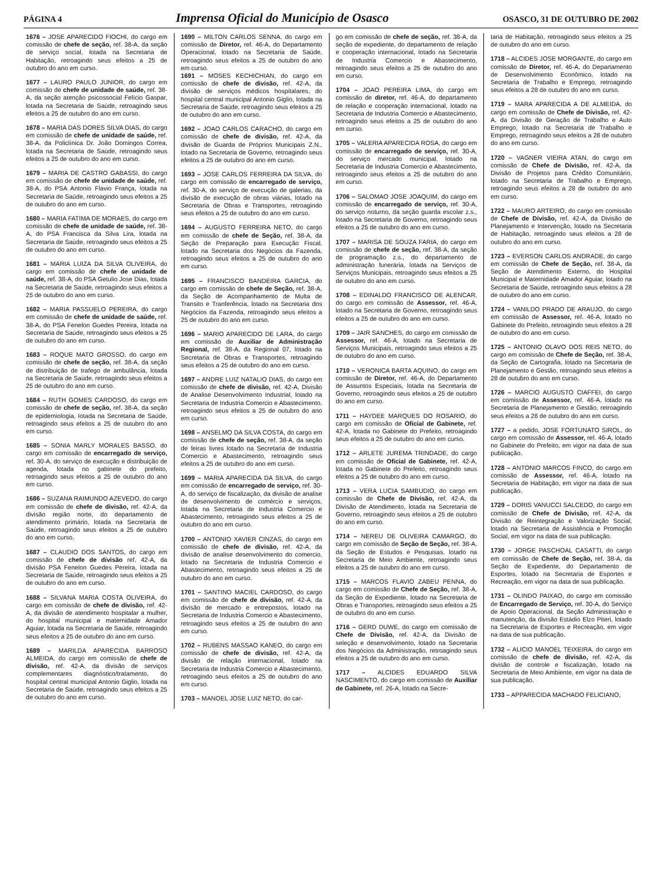PÁGINA 4 Imprensa Oficial do Município de Osasco OSASCO, 31 DE OUTUBRO DE 2002
1676 – JOSE APARECIDO FIOCHI, do cargo em comissão de chefe de seção, ref. 38-A, da seção de serviço social, lotada na Secretaria de Habitação, retroagindo seus efeitos a 25 de outubro do ano em curso.
1677 – LAURO PAULO JUNIOR, do cargo em comissão de chefe de unidade de saúde, ref. 38-A, da seção atenção psicossocial Felício Gaspar, lotada na Secretaria de Saúde, retroagindo seus efeitos a 25 de outubro do ano em curso.
1678 – MARIA DAS DORES SILVA DIAS, do cargo em comissão de chefe de unidade de saúde, ref. 38-A, da Policlínica Dr. João Domingos Correa, lotada na Secretaria de Saúde, retroagindo seus efeitos a 25 de outubro do ano em curso.
1679 – MARIA DE CASTRO GABASSI, do cargo em comissão de chefe de unidade de saúde, ref. 38-A, do PSA Antonio Flavio França, lotada na Secretaria de Saúde, retroagindo seus efeitos a 25 de outubro do ano em curso.
1680 – MARIA FATIMA DE MORAES, do cargo em comissão de chefe de unidade de saúde, ref. 38-A, do PSA Francisca da Silva Lira, lotada na Secretaria de Saúde, retroagindo seus efeitos a 25 de outubro do ano em curso.
1681 – MARIA LUIZA DA SILVA OLIVEIRA, do cargo em comissão de chefe de unidade de saúde, ref. 38-A, do PSA Getulio Jose Dias, lotada na Secretaria de Saúde, retroagindo seus efeitos a 25 de outubro do ano em curso.
1682 – MARIA PASSUELO PEREIRA, do cargo em comissão de chefe de unidade de saúde, ref. 38-A, do PSA Fenelon Guedes Pereira, lotada na Secretaria de Saúde, retroagindo seus efeitos a 25 de outubro do ano em curso.
1683 – ROQUE MATO GROSSO, do cargo em comissão de chefe de seção, ref. 38-A, da seção de distribuição de trafego de ambulância, lotada na Secretaria de Saúde, retroagindo seus efeitos a 25 de outubro do ano em curso.
1684 – RUTH GOMES CARDOSO, do cargo em comissão de chefe de seção, ref. 38-A, da seção de epidemiologia, lotada na Secretaria de Saúde, retroagindo seus efeitos a 25 de outubro do ano em curso.
1685 – SONIA MARLY MORALES BASSO, do cargo em comissão de encarregado de serviço, ref. 30-A, do serviço de execução e distribuição de agenda, lotada no gabinete do prefeito, retroagindo seus efeitos a 25 de outubro do ano em curso.
1686 – SUZANA RAIMUNDO AZEVEDO, do cargo em comissão de chefe de divisão, ref. 42-A, da divisão região norte, do departamento de atendimento primário, lotada na Secretaria de Saúde, retroagindo seus efeitos a 25 de outubro do ano em curso.
1687 – CLAUDIO DOS SANTOS, do cargo em comissão de chefe de divisão ref. 42-A, da divisão PSA Fenelon Guedes Pereira, lotada na Secretaria de Saúde, retroagindo seus efeitos a 25 de outubro do ano em curso.
1688 – SILVANA MARIA COSTA OLIVEIRA, do cargo em comissão de chefe de divisão, ref. 42-A, da divisão de atendimento hospitalar a mulher, do hospital municipal e maternidade Amador Aguiar, lotada na Secretaria de Saúde, retroagindo seus efeitos a 25 de outubro do ano em curso.
1689 – MARILDA APARECIDA BARROSO ALMEIDA, do cargo em comissão de chefe de divisão, ref. 42-A, da divisão de serviços complementares diagnóstico/tratamento, do hospital central municipal Antonio Giglio, lotada na Secretaria de Saúde, retroagindo seus efeitos a 25 de outubro do ano em curso.
1690 – MILTON CARLOS SENNA, do cargo em comissão de Diretor, ref. 46-A, do Departamento Operacional, lotado na Secretaria de Saúde, retroagindo seus efeitos a 25 de outubro do ano em curso.
1691 – MOSES KECHICHIAN, do cargo em comissão de chefe de divisão, ref. 42-A, da divisão de serviços médicos hospitalares, do hospital central municipal Antonio Giglio, lotada na Secretaria de Saúde, retroagindo seus efeitos a 25 de outubro do ano em curso.
1692 – JOAO CARLOS CARACHO, do cargo em comissão de chefe de divisão, ref. 42-A, da divisão de Guarda de Próprios Municipais Z.N., lotado na Secretaria de Governo, retroagindo seus efeitos a 25 de outubro do ano em curso.
1693 – JOSE CARLOS FERREIRA DA SILVA, do cargo em comissão de encarregado de serviço, ref. 30-A, do serviço de execução de galerias, da divisão de execução de obras viárias, lotado na Secretaria de Obras e Transportes, retroagindo seus efeitos a 25 de outubro do ano em curso.
1694 – AUGUSTO FERREIRA NETO, do cargo em comissão de chefe de Seção, ref. 38-A, da Seção de Preparação para Execução Fiscal, lotado na Secretaria dos Negócios da Fazenda, retroagindo seus efeitos a 25 de outubro do ano em curso.
1695 – FRANCISCO BANDEIRA GARCIA, do cargo em comissão de chefe de Seção, ref. 38-A, da Seção de Acompanhamento de Multa de Transito e Tranferência, lotado na Secretaria dos Negócios da Fazenda, retroagindo seus efeitos a 25 de outubro do ano em curso.
1696 – MARIO APARECIDO DE LARA, do cargo em comissão de Auxiliar de Administração Regional, ref. 38-A, da Regional 07, lotado na Secretaria de Obras e Transportes, retroagindo seus efeitos a 25 de outubro do ano em curso.
1697 – ANDRE LUIZ NATALIO DIAS, do cargo em comissão de chefe de divisão, ref. 42-A, Divisão de Analise Desenvolvimento Industrial, lotado na Secretaria de Industria Comercio e Abastecimento, retroagindo seus efeitos a 25 de outubro do ano em curso.
1698 – ANSELMO DA SILVA COSTA, do cargo em comissão de chefe de seção, ref. 38-A, da seção de feiras livres lotado na Secretaria de Industria Comercio e Abastecimento, retroagindo seus efeitos a 25 de outubro do ano em curso.
1699 – MARIA APARECIDA DA SILVA, do cargo em comissão de encarregado de serviço, ref. 30-A, do serviço de fiscalização, da divisão de analise de desenvolvimento de comércio e serviços, lotada na Secretaria de Industria Comercio e Abastecimento, retroagindo seus efeitos a 25 de outubro do ano em curso.
1700 – ANTONIO XAVIER CINZAS, do cargo em comissão de chefe de divisão, ref. 42-A, da divisão de analise desenvolvimento do comercio, lotado na Secretaria de Industria Comercio e Abastecimento, retroagindo seus efeitos a 25 de outubro do ano em curso.
1701 – SANTINO MACIEL CARDOSO, do cargo em comissão de chefe de divisão, ref. 42-A, da divisão de mercado e entrepostos, lotado na Secretaria de Industria Comercio e Abastecimento, retroagindo seus efeitos a 25 de outubro do ano em curso.
1702 – RUBENS MASSAO KANEO, do cargo em comissão de chefe de divisão, ref. 42-A, da divisão de relação internacional, lotado na Secretaria de Industria Comercio e Abastecimento, retroagindo seus efeitos a 25 de outubro do ano em curso.
1703 – MANOEL JOSE LUIZ NETO, do car-
go em comissão de chefe de seção, ref. 38-A, da seção de expediente, do departamento de relação e cooperação internacional, lotado na Secretaria de Industria Comercio e Abastecimento, retroagindo seus efeitos a 25 de outubro do ano em curso.
1704 – JOAO PEREIRA LIMA, do cargo em comissão de diretor, ref. 46-A, do departamento de relação e cooperação internacional, lotado na Secretaria de Industria Comercio e Abastecimento, retroagindo seus efeitos a 25 de outubro do ano em curso.
1705 – VALERIA APARECIDA ROSA, do cargo em comissão de encarregado de serviço, ref. 30-A, do serviço mercado municipal, lotado na Secretaria de Industria Comercio e Abastecimento, retroagindo seus efeitos a 25 de outubro do ano em curso.
1706 – SALOMAO JOSE JOAQUIM, do cargo em comissão de encarregado de serviço, ref. 30-A, do serviço noturno, da seção guarda escolar z.s., lotado na Secretaria de Governo, retroagindo seus efeitos a 25 de outubro do ano em curso.
1707 – MARISA DE SOUZA FARIA, do cargo em comissão de chefe de seção, ref. 38-A, da seção de programação z.s., do departamento de administração funerária, lotada na Serviços de Serviços Municipais, retroagindo seus efeitos a 25 de outubro do ano em curso.
1708 – EDINALDO FRANCISCO DE ALENCAR, do cargo em comissão de Assessor, ref. 46-A, lotado na Secretaria de Governo, retroagindo seus efeitos a 25 de outubro do ano em curso.
1709 – JAIR SANCHES, do cargo em comissão de Assessor, ref. 46-A, lotado na Secretaria de Serviços Municipais, retroagindo seus efeitos a 25 de outubro do ano em curso.
1710 – VERONICA BARTA AQUINO, do cargo em comissão de Diretor, ref. 46-A, do Departamento de Assuntos Especiais, lotada na Secretaria de Governo, retroagindo seus efeitos a 25 de outubro do ano em curso.
1711 – HAYDEE MARQUES DO ROSARIO, do cargo em comissão de Oficial de Gabinete, ref. 42-A, lotada no Gabinete do Prefeito, retroagindo seus efeitos a 25 de outubro do ano em curso.
1712 – ARLETE JUREMA TRINDADE, do cargo em comissão de Oficial de Gabinete, ref. 42-A, lotada no Gabinete do Prefeito, retroagindo seus efeitos a 25 de outubro do ano em curso.
1713 – VERA LUCIA SAMBUDIO, do cargo em comissão de Chefe de Divisão, ref. 42-A, da Divisão de Atendimento, lotada na Secretaria de Governo, retroagindo seus efeitos a 25 de outubro do ano em curso.
1714 – NEREU DE OLIVEIRA CAMARGO, do cargo em comissão de Seção de Seção, ref. 38-A, da Seção de Estudos e Pesquisas, lotado na Secretaria de Meio Ambiente, retroagindo seus efeitos a 25 de outubro do ano em curso.
1715 – MARCOS FLAVIO ZABEU PENNA, do cargo em comissão de Chefe de Seção, ref. 38-A, da Seção de Expediente, lotado na Secretaria de Obras e Transportes, retroagindo seus efeitos a 25 de outubro do ano em curso.
1716 – GERD DUWE, do cargo em comissão de Chefe de Divisão, ref. 42-A, da Divisão de seleção e desenvolvimento, lotado na Secretaria dos Negócios da Administração, retroagindo seus efeitos a 25 de outubro do ano em curso.
1717 – ALCIDES EDUARDO SILVA NASCIMENTO, do cargo em comissão de Auxiliar de Gabinete, ref. 26-A, lotado na Secre-
taria de Habitação, retroagindo seus efeitos a 25 de outubro do ano em curso.
1718 – ALCIDES JOSE MORGANTE, do cargo em comissão de Diretor, ref. 46-A, do Departamento de Desenvolvimento Econômico, lotado na Secretaria de Trabalho e Emprego, retroagindo seus efeitos a 28 de outubro do ano em curso.
1719 – MARA APARECIDA A DE ALMEIDA, do cargo em comissão de Chefe de Divisão, ref. 42-A, da Divisão de Geração de Trabalho e Auto Emprego, lotado na Secretaria de Trabalho e Emprego, retroagindo seus efeitos a 28 de outubro do ano em curso.
1720 – VAGNER VIEIRA ATAN, do cargo em comissão de Chefe de Divisão, ref. 42-A, da Divisão de Projetos para Crédito Comunitário, lotado na Secretaria de Trabalho e Emprego, retroagindo seus efeitos a 28 de outubro do ano em curso.
1722 – MAURO ARTEIRO, do cargo em comissão de Chefe de Divisão, ref. 42-A, da Divisão de Planejamento e Intervenção, lotado na Secretaria de Habitação, retroagindo seus efeitos a 28 de outubro do ano em curso.
1723 – EVERSON CARLOS ANDRADE, do cargo em comissão de Chefe de Seção, ref. 38-A, da Seção de Atendimento Externo, do Hospital Municipal e Maternidade Amador Aguiar, lotado na Secretaria de Saúde, retroagindo seus efeitos a 28 de outubro do ano em curso.
1724 – VANILDO PRADO DE ARAUJO, do cargo em comissão de Assessor, ref. 46-A, lotado no Gabinete do Prefeito, retroagindo seus efeitos a 28 de outubro do ano em curso.
1725 – ANTONIO OLAVO DOS REIS NETO, do cargo em comissão de Chefe de Seção, ref. 38-A, da Seção de Cartografia, lotado na Secretaria de Planejamento e Gestão, retroagindo seus efeitos a 28 de outubro do ano em curso.
1726 – MARCIO AUGUSTO CIAFFEI, do cargo em comissão de Assessor, ref. 46-A, lotado na Secretaria de Planejamento e Gestão, retroagindo seus efeitos a 28 de outubro do ano em curso.
1727 – a pedido, JOSE FORTUNATO SIROL, do cargo em comissão de Assessor, ref. 46-A, lotado no Gabinete do Prefeito, em vigor na data de sua publicação.
1728 – ANTONIO MARCOS FINCO, do cargo em comissão de Assessor, ref. 46-A, lotado na Secretaria de Habitação, em vigor na data de sua publicação.
1729 – DORIS VANUCCI SALCEDO, do cargo em comissão de Chefe de Divisão, ref. 42-A, da Divisão de Reintegração e Valorização Social, lotado na Secretaria de Assistência e Promoção Social, em vigor na data de sua publicação.
1730 – JORGE PASCHOAL CASATTI, do cargo em comissão de Chefe de Seção, ref. 38-A, da Seção de Expediente, do Departamento de Esportes, lotado na Secretaria de Esportes e Recreação, em vigor na data de sua publicação.
1731 – OLINDO PAIXAO, do cargo em comissão de Encarregado de Serviço, ref. 30-A, do Serviço de Apoio Operacional, da Seção Administração e manutenção, da divisão Estádio Elzo Piteri, lotado na Secretaria de Esportes e Recreação, em vigor na data de sua publicação.
1732 – ALICIO MANOEL TEIXEIRA, do cargo em comissão de chefe de divisão, ref. 42-A, da divisão de controle e fiscalização, lotado na Secretaria de Meio Ambiente, em vigor na data de sua publicação.
1733 – APPARECIDA MACHADO FELICIANO,